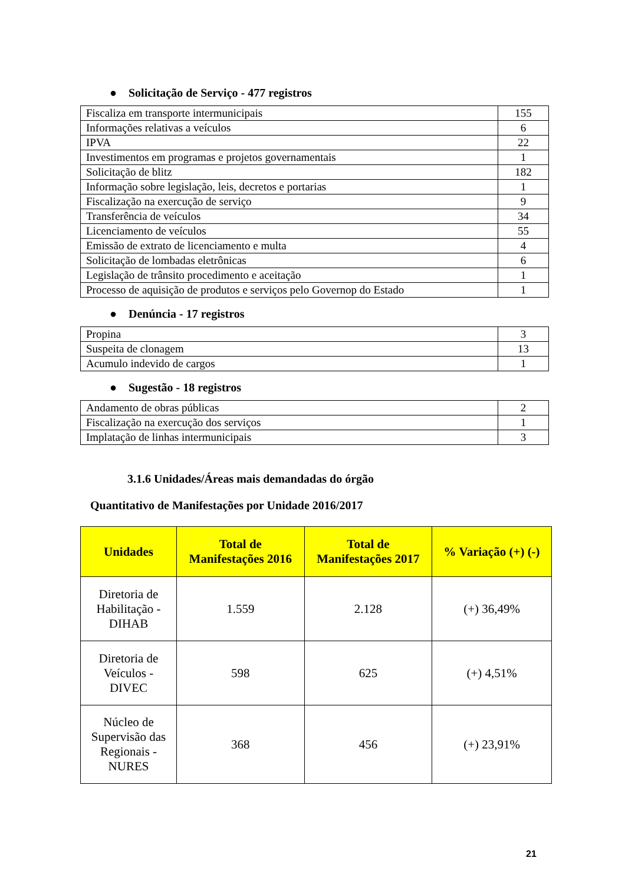● Solicitação de Serviço - 477 registros
| Fiscaliza em transporte intermunicipais | 155 |
| Informações relativas a veículos | 6 |
| IPVA | 22 |
| Investimentos em programas e projetos governamentais | 1 |
| Solicitação de blitz | 182 |
| Informação sobre legislação, leis, decretos e portarias | 1 |
| Fiscalização na exercução de serviço | 9 |
| Transferência de veículos | 34 |
| Licenciamento de veículos | 55 |
| Emissão de extrato de licenciamento e multa | 4 |
| Solicitação de lombadas eletrônicas | 6 |
| Legislação de trânsito procedimento e aceitação | 1 |
| Processo de aquisição de produtos e serviços pelo Governop do Estado | 1 |
● Denúncia - 17 registros
| Propina | 3 |
| Suspeita de clonagem | 13 |
| Acumulo indevido de cargos | 1 |
● Sugestão - 18 registros
| Andamento de obras públicas | 2 |
| Fiscalização na exercução dos serviços | 1 |
| Implatação de linhas intermunicipais | 3 |
3.1.6 Unidades/Áreas mais demandadas do órgão
Quantitativo de Manifestações por Unidade 2016/2017
| Unidades | Total de Manifestações 2016 | Total de Manifestações 2017 | % Variação (+) (-) |
| --- | --- | --- | --- |
| Diretoria de Habilitação - DIHAB | 1.559 | 2.128 | (+) 36,49% |
| Diretoria de Veículos - DIVEC | 598 | 625 | (+) 4,51% |
| Núcleo de Supervisão das Regionais - NURES | 368 | 456 | (+) 23,91% |
21